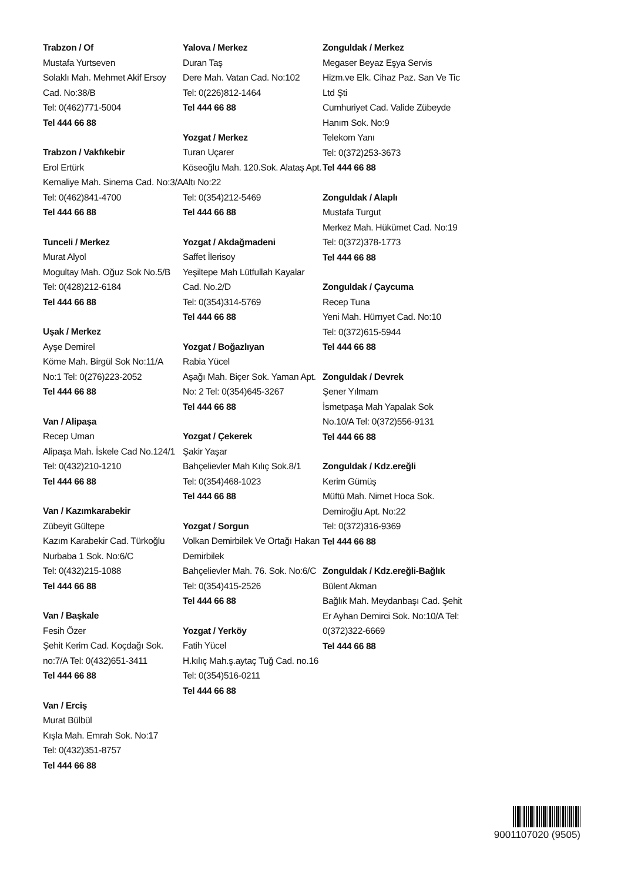Trabzon / Of
Mustafa Yurtseven
Solaklı Mah. Mehmet Akif Ersoy Cad. No:38/B
Tel: 0(462)771-5004
Tel 444 66 88
Trabzon / Vakfıkebir
Erol Ertürk
Kemaliye Mah. Sinema Cad. No:3/A Tel: 0(462)841-4700
Tel 444 66 88
Tunceli / Merkez
Murat Alyol
Mogultay Mah. Oğuz Sok No.5/B Tel: 0(428)212-6184
Tel 444 66 88
Uşak / Merkez
Ayşe Demirel
Köme Mah. Birgül Sok No:11/A No:1 Tel: 0(276)223-2052
Tel 444 66 88
Van / Alipaşa
Recep Uman
Alipaşa Mah. İskele Cad No.124/1 Tel: 0(432)210-1210
Tel 444 66 88
Van / Kazımkarabekir
Zübeyit Gültepe
Kazım Karabekir Cad. Türkoğlu Nurbaba 1 Sok. No:6/C
Tel: 0(432)215-1088
Tel 444 66 88
Van / Başkale
Fesih Özer
Şehit Kerim Cad. Koçdağı Sok. no:7/A Tel: 0(432)651-3411
Tel 444 66 88
Van / Erciş
Murat Bülbül
Kışla Mah. Emrah Sok. No:17
Tel: 0(432)351-8757
Tel 444 66 88
Yalova / Merkez
Duran Taş
Dere Mah. Vatan Cad. No:102
Tel: 0(226)812-1464
Tel 444 66 88
Yozgat / Merkez
Turan Uçarer
Köseoğlu Mah. 120.Sok. Alataş Apt. Altı No:22
Tel: 0(354)212-5469
Tel 444 66 88
Yozgat / Akdağmadeni
Saffet İlerisoy
Yeşiltepe Mah Lütfullah Kayalar Cad. No.2/D
Tel: 0(354)314-5769
Tel 444 66 88
Yozgat / Boğazlıyan
Rabia Yücel
Aşağı Mah. Biçer Sok. Yaman Apt. No: 2 Tel: 0(354)645-3267
Tel 444 66 88
Yozgat / Çekerek
Şakir Yaşar
Bahçelievler Mah Kılıç Sok.8/1
Tel: 0(354)468-1023
Tel 444 66 88
Yozgat / Sorgun
Volkan Demirbilek Ve Ortağı Hakan Demirbilek
Bahçelievler Mah. 76. Sok. No:6/C Tel: 0(354)415-2526
Tel 444 66 88
Yozgat / Yerköy
Fatih Yücel
H.kılıç Mah.ş.aytaç Tuğ Cad. no.16 Tel: 0(354)516-0211
Tel 444 66 88
Zonguldak / Merkez
Megaser Beyaz Eşya Servis Hizm.ve Elk. Cihaz Paz. San Ve Tic Ltd Şti
Cumhuriyet Cad. Valide Zübeyde Hanım Sok. No:9
Telekom Yanı
Tel: 0(372)253-3673
Tel 444 66 88
Zonguldak / Alaplı
Mustafa Turgut
Merkez Mah. Hükümet Cad. No:19 Tel: 0(372)378-1773
Tel 444 66 88
Zonguldak / Çaycuma
Recep Tuna
Yeni Mah. Hürrıyet Cad. No:10
Tel: 0(372)615-5944
Tel 444 66 88
Zonguldak / Devrek
Şener Yılmam
İsmetpaşa Mah Yapalak Sok No.10/A Tel: 0(372)556-9131
Tel 444 66 88
Zonguldak / Kdz.ereğli
Kerim Gümüş
Müftü Mah. Nimet Hoca Sok. Demiroğlu Apt. No:22
Tel: 0(372)316-9369
Tel 444 66 88
Zonguldak / Kdz.ereğli-Bağlık
Bülent Akman
Bağlık Mah. Meydanbaşı Cad. Şehit Er Ayhan Demirci Sok. No:10/A Tel: 0(372)322-6669
Tel 444 66 88
9001107020 (9505)